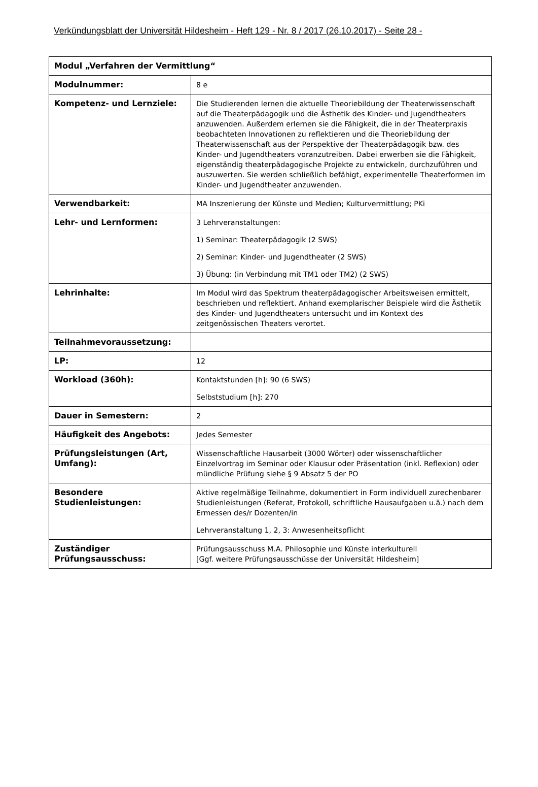Verkündungsblatt der Universität Hildesheim - Heft 129 - Nr. 8 / 2017 (26.10.2017) - Seite 28 -
| Modul „Verfahren der Vermittlung“ | |
| --- | --- |
| Modulnummer: | 8 e |
| Kompetenz- und Lernziele: | Die Studierenden lernen die aktuelle Theoriebildung der Theaterwissenschaft auf die Theaterpädagogik und die Ästhetik des Kinder- und Jugendtheaters anzuwenden. Außerdem erlernen sie die Fähigkeit, die in der Theaterpraxis beobachteten Innovationen zu reflektieren und die Theoriebildung der Theaterwissenschaft aus der Perspektive der Theaterpädagogik bzw. des Kinder- und Jugendtheaters voranzutreiben. Dabei erwerben sie die Fähigkeit, eigenständig theaterpädagogische Projekte zu entwickeln, durchzuführen und auszuwerten. Sie werden schließlich befähigt, experimentelle Theaterformen im Kinder- und Jugendtheater anzuwenden. |
| Verwendbarkeit: | MA Inszenierung der Künste und Medien; Kulturvermittlung; PKi |
| Lehr- und Lernformen: | 3 Lehrveranstaltungen: 1) Seminar: Theaterpädagogik (2 SWS) 2) Seminar: Kinder- und Jugendtheater (2 SWS) 3) Übung: (in Verbindung mit TM1 oder TM2) (2 SWS) |
| Lehrinhalte: | Im Modul wird das Spektrum theaterpädagogischer Arbeitsweisen ermittelt, beschrieben und reflektiert. Anhand exemplarischer Beispiele wird die Ästhetik des Kinder- und Jugendtheaters untersucht und im Kontext des zeitgenössischen Theaters verortet. |
| Teilnahmevoraussetzung: | |
| LP: | 12 |
| Workload (360h): | Kontaktstunden [h]: 90 (6 SWS) Selbststudium [h]: 270 |
| Dauer in Semestern: | 2 |
| Häufigkeit des Angebots: | Jedes Semester |
| Prüfungsleistungen (Art, Umfang): | Wissenschaftliche Hausarbeit (3000 Wörter) oder wissenschaftlicher Einzelvortrag im Seminar oder Klausur oder Präsentation (inkl. Reflexion) oder mündliche Prüfung siehe § 9 Absatz 5 der PO |
| Besondere Studienleistungen: | Aktive regelmäßige Teilnahme, dokumentiert in Form individuell zurechenbarer Studienleistungen (Referat, Protokoll, schriftliche Hausaufgaben u.ä.) nach dem Ermessen des/r Dozenten/in Lehrveranstaltung 1, 2, 3: Anwesenheitspflicht |
| Zuständiger Prüfungsausschuss: | Prüfungsausschuss M.A. Philosophie und Künste interkulturell [Ggf. weitere Prüfungsausschüsse der Universität Hildesheim] |